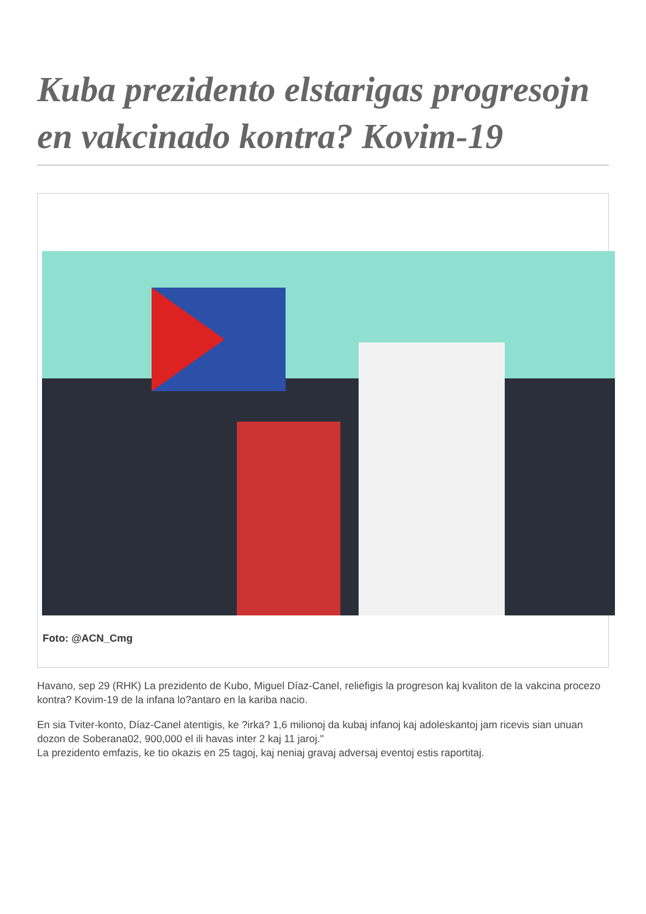Kuba prezidento elstarigas progresojn en vakcinado kontra? Kovim-19
Foto: @ACN_Cmg
Havano, sep 29 (RHK) La prezidento de Kubo, Miguel Díaz-Canel, reliefigis la progreson kaj kvaliton de la vakcina procezo kontra? Kovim-19 de la infana lo?antaro en la kariba nacio.
En sia Tviter-konto, Díaz-Canel atentigis, ke ?irka? 1,6 milionoj da kubaj infanoj kaj adoleskantoj jam ricevis sian unuan dozon de Soberana02, 900,000 el ili havas inter 2 kaj 11 jaroj."
La prezidento emfazis, ke tio okazis en 25 tagoj, kaj neniaj gravaj adversaj eventoj estis raportitaj.